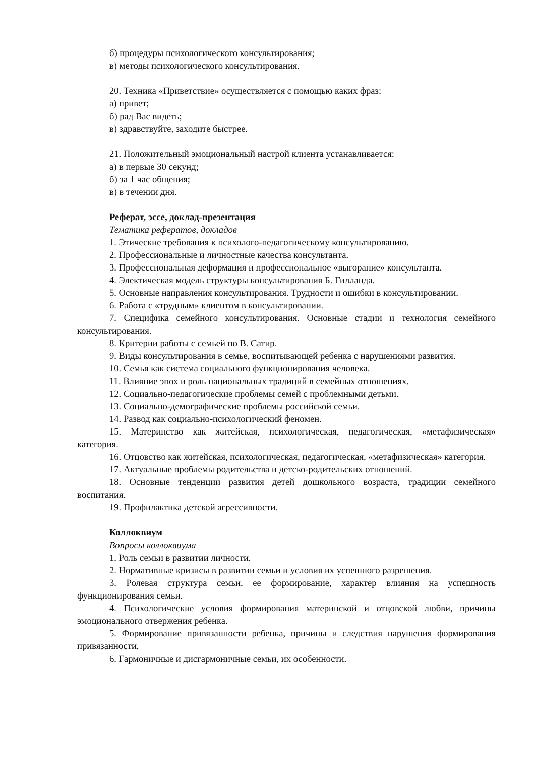б) процедуры психологического консультирования;
в) методы психологического консультирования.
20. Техника «Приветствие» осуществляется с помощью каких фраз:
а) привет;
б) рад Вас видеть;
в) здравствуйте, заходите быстрее.
21. Положительный эмоциональный настрой клиента устанавливается:
а) в первые 30 секунд;
б) за 1 час общения;
в) в течении дня.
Реферат, эссе, доклад-презентация
Тематика рефератов, докладов
1. Этические требования к психолого-педагогическому консультированию.
2. Профессиональные и личностные качества консультанта.
3. Профессиональная деформация и профессиональное «выгорание» консультанта.
4. Электическая модель структуры консультирования Б. Гилланда.
5. Основные направления консультирования. Трудности и ошибки в консультировании.
6. Работа с «трудным» клиентом в консультировании.
7. Специфика семейного консультирования. Основные стадии и технология семейного консультирования.
8. Критерии работы с семьей по В. Сатир.
9. Виды консультирования в семье, воспитывающей ребенка с нарушениями развития.
10. Семья как система социального функционирования человека.
11. Влияние эпох и роль национальных традиций в семейных отношениях.
12. Социально-педагогические проблемы семей с проблемными детьми.
13. Социально-демографические проблемы российской семьи.
14. Развод как социально-психологический феномен.
15. Материнство как житейская, психологическая, педагогическая, «метафизическая» категория.
16. Отцовство как житейская, психологическая, педагогическая, «метафизическая» категория.
17. Актуальные проблемы родительства и детско-родительских отношений.
18. Основные тенденции развития детей дошкольного возраста, традиции семейного воспитания.
19. Профилактика детской агрессивности.
Коллоквиум
Вопросы коллоквиума
1. Роль семьи в развитии личности.
2. Нормативные кризисы в развитии семьи и условия их успешного разрешения.
3. Ролевая структура семьи, ее формирование, характер влияния на успешность функционирования семьи.
4. Психологические условия формирования материнской и отцовской любви, причины эмоционального отвержения ребенка.
5. Формирование привязанности ребенка, причины и следствия нарушения формирования привязанности.
6. Гармоничные и дисгармоничные семьи, их особенности.